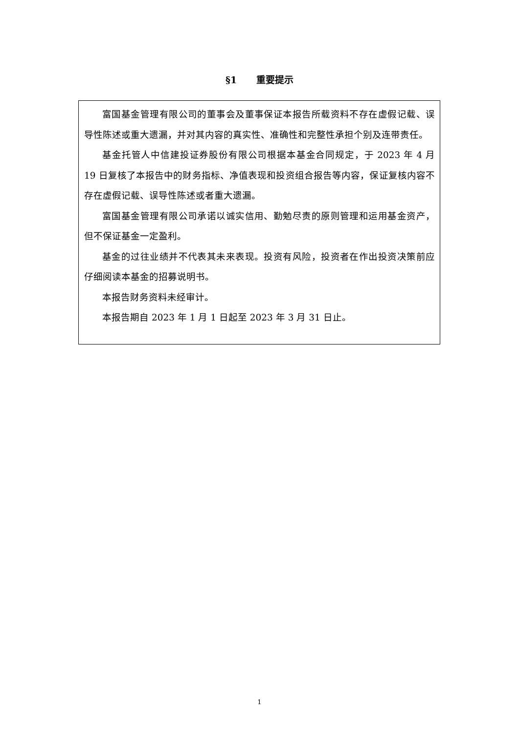§1 重要提示
富国基金管理有限公司的董事会及董事保证本报告所载资料不存在虚假记载、误导性陈述或重大遗漏，并对其内容的真实性、准确性和完整性承担个别及连带责任。
基金托管人中信建投证券股份有限公司根据本基金合同规定，于 2023 年 4 月 19 日复核了本报告中的财务指标、净值表现和投资组合报告等内容，保证复核内容不存在虚假记载、误导性陈述或者重大遗漏。
富国基金管理有限公司承诺以诚实信用、勤勉尽责的原则管理和运用基金资产，但不保证基金一定盈利。
基金的过往业绩并不代表其未来表现。投资有风险，投资者在作出投资决策前应仔细阅读本基金的招募说明书。
本报告财务资料未经审计。
本报告期自 2023 年 1 月 1 日起至 2023 年 3 月 31 日止。
1